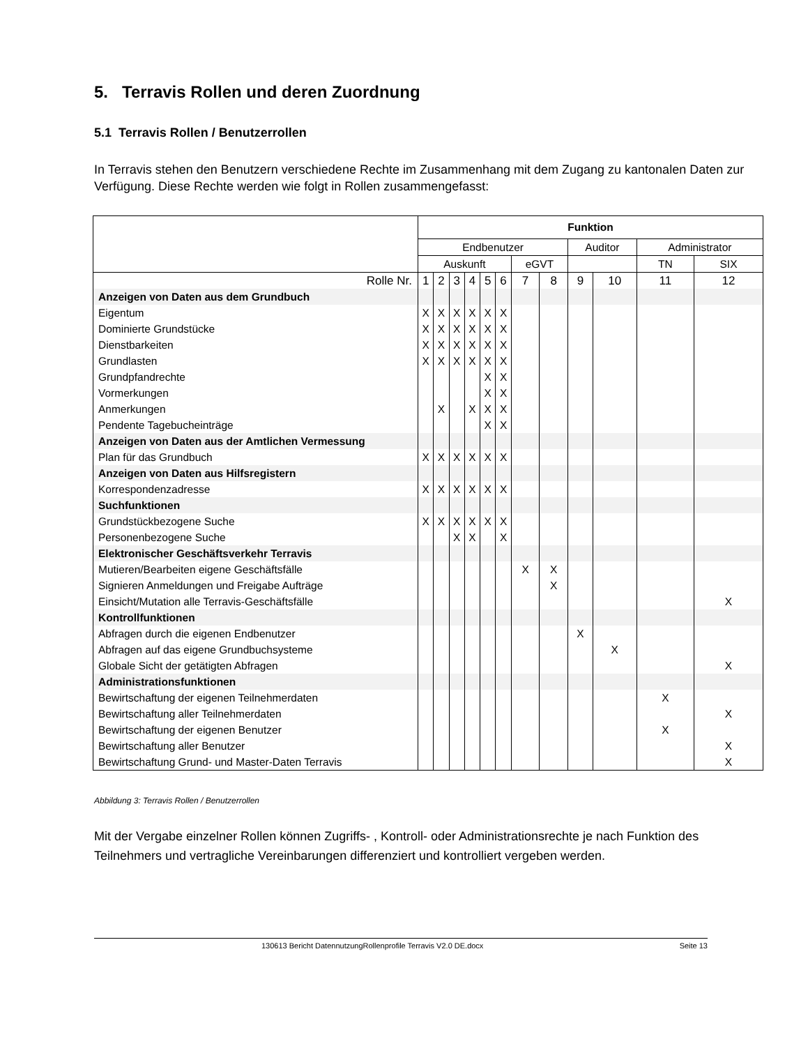5. Terravis Rollen und deren Zuordnung
5.1 Terravis Rollen / Benutzerrollen
In Terravis stehen den Benutzern verschiedene Rechte im Zusammenhang mit dem Zugang zu kantonalen Daten zur Verfügung. Diese Rechte werden wie folgt in Rollen zusammengefasst:
| | Funktion | | | | | | | | | | | |
| --- | --- | --- | --- | --- | --- | --- | --- | --- | --- | --- | --- | --- |
| | Endbenutzer | | | | | | | | Auditor | | Administrator | |
| | Auskunft | | | | | | eGVT | | | | TN | SIX |
| Rolle Nr. | 1 | 2 | 3 | 4 | 5 | 6 | 7 | 8 | 9 | 10 | 11 | 12 |
| Anzeigen von Daten aus dem Grundbuch | | | | | | | | | | | | |
| Eigentum | X | X | X | X | X | X | | | | | | |
| Dominierte Grundstücke | X | X | X | X | X | X | | | | | | |
| Dienstbarkeiten | X | X | X | X | X | X | | | | | | |
| Grundlasten | X | X | X | X | X | X | | | | | | |
| Grundpfandrechte | | | | | X | X | | | | | | |
| Vormerkungen | | | | | X | X | | | | | | |
| Anmerkungen | | X | | X | X | X | | | | | | |
| Pendente Tagebucheinträge | | | | | X | X | | | | | | |
| Anzeigen von Daten aus der Amtlichen Vermessung | | | | | | | | | | | | |
| Plan für das Grundbuch | X | X | X | X | X | X | | | | | | |
| Anzeigen von Daten aus Hilfsregistern | | | | | | | | | | | | |
| Korrespondenzadresse | X | X | X | X | X | X | | | | | | |
| Suchfunktionen | | | | | | | | | | | | |
| Grundstückbezogene Suche | X | X | X | X | X | X | | | | | | |
| Personenbezogene Suche | | | X | X | | X | | | | | | |
| Elektronischer Geschäftsverkehr Terravis | | | | | | | | | | | | |
| Mutieren/Bearbeiten eigene Geschäftsfälle | | | | | | | X | X | | | | |
| Signieren Anmeldungen und Freigabe Aufträge | | | | | | | | X | | | | |
| Einsicht/Mutation alle Terravis-Geschäftsfälle | | | | | | | | | | | | X |
| Kontrollfunktionen | | | | | | | | | | | | |
| Abfragen durch die eigenen Endbenutzer | | | | | | | | | X | | | |
| Abfragen auf das eigene Grundbuchsysteme | | | | | | | | | | X | | |
| Globale Sicht der getätigten Abfragen | | | | | | | | | | | | X |
| Administrationsfunktionen | | | | | | | | | | | | |
| Bewirtschaftung der eigenen Teilnehmerdaten | | | | | | | | | | | X | |
| Bewirtschaftung aller Teilnehmerdaten | | | | | | | | | | | | X |
| Bewirtschaftung der eigenen Benutzer | | | | | | | | | | | X | |
| Bewirtschaftung aller Benutzer | | | | | | | | | | | | X |
| Bewirtschaftung Grund- und Master-Daten Terravis | | | | | | | | | | | | X |
Abbildung 3: Terravis Rollen / Benutzerrollen
Mit der Vergabe einzelner Rollen können Zugriffs- , Kontroll- oder Administrationsrechte je nach Funktion des Teilnehmers und vertragliche Vereinbarungen differenziert und kontrolliert vergeben werden.
130613 Bericht DatennutzungRollenprofile Terravis V2.0 DE.docx Seite 13